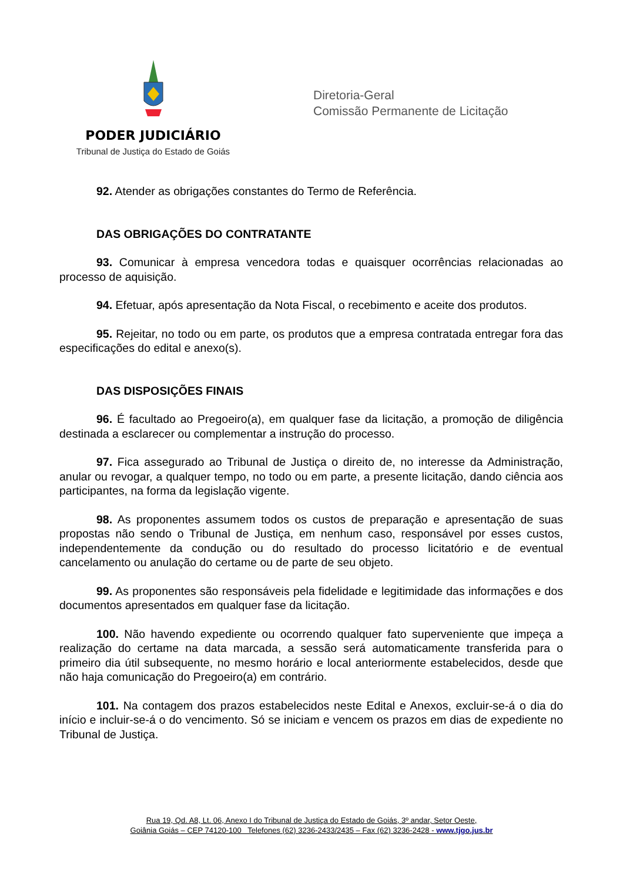PODER JUDICIÁRIO
Tribunal de Justiça do Estado de Goiás
Diretoria-Geral
Comissão Permanente de Licitação
92. Atender as obrigações constantes do Termo de Referência.
DAS OBRIGAÇÕES DO CONTRATANTE
93. Comunicar à empresa vencedora todas e quaisquer ocorrências relacionadas ao processo de aquisição.
94. Efetuar, após apresentação da Nota Fiscal, o recebimento e aceite dos produtos.
95. Rejeitar, no todo ou em parte, os produtos que a empresa contratada entregar fora das especificações do edital e anexo(s).
DAS DISPOSIÇÕES FINAIS
96. É facultado ao Pregoeiro(a), em qualquer fase da licitação, a promoção de diligência destinada a esclarecer ou complementar a instrução do processo.
97. Fica assegurado ao Tribunal de Justiça o direito de, no interesse da Administração, anular ou revogar, a qualquer tempo, no todo ou em parte, a presente licitação, dando ciência aos participantes, na forma da legislação vigente.
98. As proponentes assumem todos os custos de preparação e apresentação de suas propostas não sendo o Tribunal de Justiça, em nenhum caso, responsável por esses custos, independentemente da condução ou do resultado do processo licitatório e de eventual cancelamento ou anulação do certame ou de parte de seu objeto.
99. As proponentes são responsáveis pela fidelidade e legitimidade das informações e dos documentos apresentados em qualquer fase da licitação.
100. Não havendo expediente ou ocorrendo qualquer fato superveniente que impeça a realização do certame na data marcada, a sessão será automaticamente transferida para o primeiro dia útil subsequente, no mesmo horário e local anteriormente estabelecidos, desde que não haja comunicação do Pregoeiro(a) em contrário.
101. Na contagem dos prazos estabelecidos neste Edital e Anexos, excluir-se-á o dia do início e incluir-se-á o do vencimento. Só se iniciam e vencem os prazos em dias de expediente no Tribunal de Justiça.
Rua 19, Qd. A8, Lt. 06, Anexo I do Tribunal de Justiça do Estado de Goiás, 3º andar, Setor Oeste,
Goiânia Goiás – CEP 74120-100 Telefones (62) 3236-2433/2435 – Fax (62) 3236-2428 - www.tjgo.jus.br